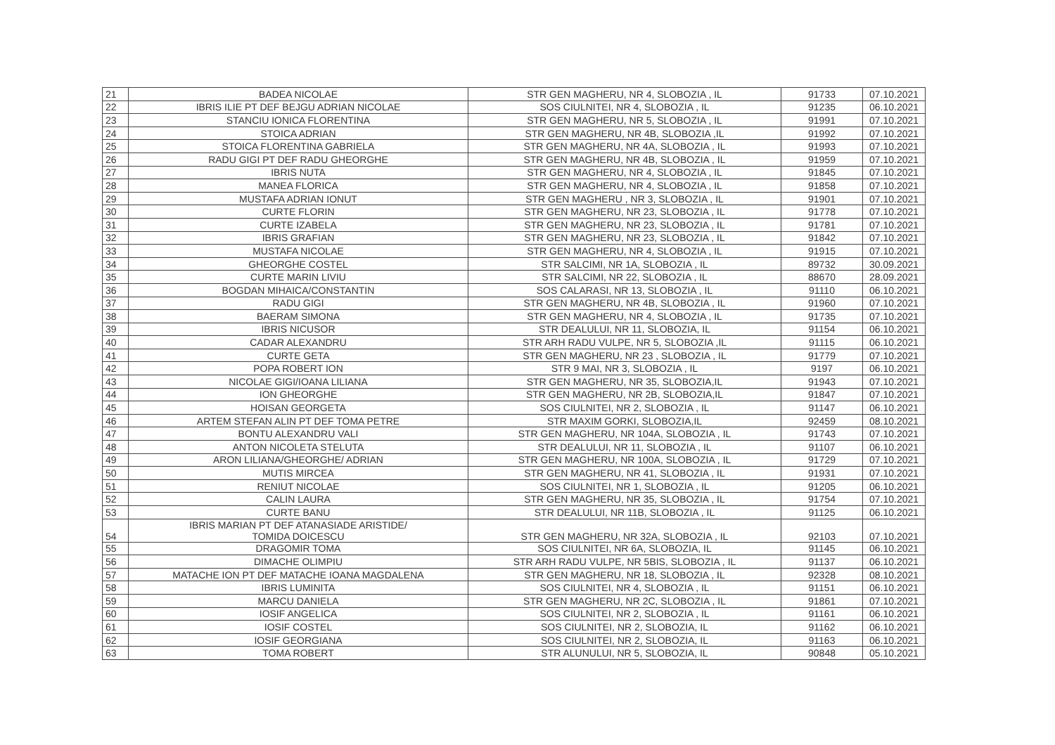| 21 | BADEA NICOLAE | STR GEN MAGHERU, NR 4, SLOBOZIA , IL | 91733 | 07.10.2021 |
| 22 | IBRIS ILIE PT DEF BEJGU ADRIAN NICOLAE | SOS CIULNITEI, NR 4, SLOBOZIA , IL | 91235 | 06.10.2021 |
| 23 | STANCIU IONICA FLORENTINA | STR GEN MAGHERU, NR 5, SLOBOZIA , IL | 91991 | 07.10.2021 |
| 24 | STOICA ADRIAN | STR GEN MAGHERU, NR 4B, SLOBOZIA ,IL | 91992 | 07.10.2021 |
| 25 | STOICA FLORENTINA GABRIELA | STR GEN MAGHERU, NR 4A, SLOBOZIA , IL | 91993 | 07.10.2021 |
| 26 | RADU GIGI PT DEF RADU GHEORGHE | STR GEN MAGHERU, NR 4B, SLOBOZIA , IL | 91959 | 07.10.2021 |
| 27 | IBRIS NUTA | STR GEN MAGHERU, NR 4, SLOBOZIA , IL | 91845 | 07.10.2021 |
| 28 | MANEA FLORICA | STR GEN MAGHERU, NR 4, SLOBOZIA , IL | 91858 | 07.10.2021 |
| 29 | MUSTAFA ADRIAN IONUT | STR GEN MAGHERU , NR 3, SLOBOZIA , IL | 91901 | 07.10.2021 |
| 30 | CURTE FLORIN | STR GEN MAGHERU, NR 23, SLOBOZIA , IL | 91778 | 07.10.2021 |
| 31 | CURTE IZABELA | STR GEN MAGHERU, NR 23, SLOBOZIA , IL | 91781 | 07.10.2021 |
| 32 | IBRIS GRAFIAN | STR GEN MAGHERU, NR 23, SLOBOZIA , IL | 91842 | 07.10.2021 |
| 33 | MUSTAFA NICOLAE | STR GEN MAGHERU, NR 4, SLOBOZIA , IL | 91915 | 07.10.2021 |
| 34 | GHEORGHE COSTEL | STR SALCIMI, NR 1A, SLOBOZIA , IL | 89732 | 30.09.2021 |
| 35 | CURTE MARIN LIVIU | STR SALCIMI, NR 22, SLOBOZIA , IL | 88670 | 28.09.2021 |
| 36 | BOGDAN MIHAICA/CONSTANTIN | SOS CALARASI, NR 13, SLOBOZIA , IL | 91110 | 06.10.2021 |
| 37 | RADU GIGI | STR GEN MAGHERU, NR 4B, SLOBOZIA , IL | 91960 | 07.10.2021 |
| 38 | BAERAM SIMONA | STR GEN MAGHERU, NR 4, SLOBOZIA , IL | 91735 | 07.10.2021 |
| 39 | IBRIS NICUSOR | STR DEALULUI, NR 11, SLOBOZIA, IL | 91154 | 06.10.2021 |
| 40 | CADAR ALEXANDRU | STR ARH RADU VULPE, NR 5, SLOBOZIA ,IL | 91115 | 06.10.2021 |
| 41 | CURTE GETA | STR GEN MAGHERU, NR 23 , SLOBOZIA , IL | 91779 | 07.10.2021 |
| 42 | POPA ROBERT ION | STR 9 MAI, NR 3, SLOBOZIA , IL | 9197 | 06.10.2021 |
| 43 | NICOLAE GIGI/IOANA LILIANA | STR GEN MAGHERU, NR 35, SLOBOZIA,IL | 91943 | 07.10.2021 |
| 44 | ION GHEORGHE | STR GEN MAGHERU, NR 2B, SLOBOZIA,IL | 91847 | 07.10.2021 |
| 45 | HOISAN GEORGETA | SOS CIULNITEI, NR 2, SLOBOZIA , IL | 91147 | 06.10.2021 |
| 46 | ARTEM STEFAN ALIN PT DEF TOMA PETRE | STR MAXIM GORKI, SLOBOZIA,IL | 92459 | 08.10.2021 |
| 47 | BONTU ALEXANDRU VALI | STR GEN MAGHERU, NR 104A, SLOBOZIA , IL | 91743 | 07.10.2021 |
| 48 | ANTON NICOLETA STELUTA | STR DEALULUI, NR 11, SLOBOZIA , IL | 91107 | 06.10.2021 |
| 49 | ARON LILIANA/GHEORGHE/ ADRIAN | STR GEN MAGHERU, NR 100A, SLOBOZIA , IL | 91729 | 07.10.2021 |
| 50 | MUTIS MIRCEA | STR GEN MAGHERU, NR 41, SLOBOZIA , IL | 91931 | 07.10.2021 |
| 51 | RENIUT NICOLAE | SOS CIULNITEI, NR 1, SLOBOZIA , IL | 91205 | 06.10.2021 |
| 52 | CALIN LAURA | STR GEN MAGHERU, NR 35, SLOBOZIA , IL | 91754 | 07.10.2021 |
| 53 | CURTE BANU | STR DEALULUI, NR 11B, SLOBOZIA , IL | 91125 | 06.10.2021 |
| 54 | IBRIS MARIAN PT DEF ATANASIADE ARISTIDE/ TOMIDA DOICESCU | STR GEN MAGHERU, NR 32A, SLOBOZIA , IL | 92103 | 07.10.2021 |
| 55 | DRAGOMIR TOMA | SOS CIULNITEI, NR 6A, SLOBOZIA, IL | 91145 | 06.10.2021 |
| 56 | DIMACHE OLIMPIU | STR ARH RADU VULPE, NR 5BIS, SLOBOZIA , IL | 91137 | 06.10.2021 |
| 57 | MATACHE ION PT DEF MATACHE IOANA MAGDALENA | STR GEN MAGHERU, NR 18, SLOBOZIA , IL | 92328 | 08.10.2021 |
| 58 | IBRIS LUMINITA | SOS CIULNITEI, NR 4, SLOBOZIA , IL | 91151 | 06.10.2021 |
| 59 | MARCU DANIELA | STR GEN MAGHERU, NR 2C, SLOBOZIA , IL | 91861 | 07.10.2021 |
| 60 | IOSIF ANGELICA | SOS CIULNITEI, NR 2, SLOBOZIA , IL | 91161 | 06.10.2021 |
| 61 | IOSIF COSTEL | SOS CIULNITEI, NR 2, SLOBOZIA, IL | 91162 | 06.10.2021 |
| 62 | IOSIF GEORGIANA | SOS CIULNITEI, NR 2, SLOBOZIA, IL | 91163 | 06.10.2021 |
| 63 | TOMA ROBERT | STR ALUNULUI, NR 5, SLOBOZIA, IL | 90848 | 05.10.2021 |